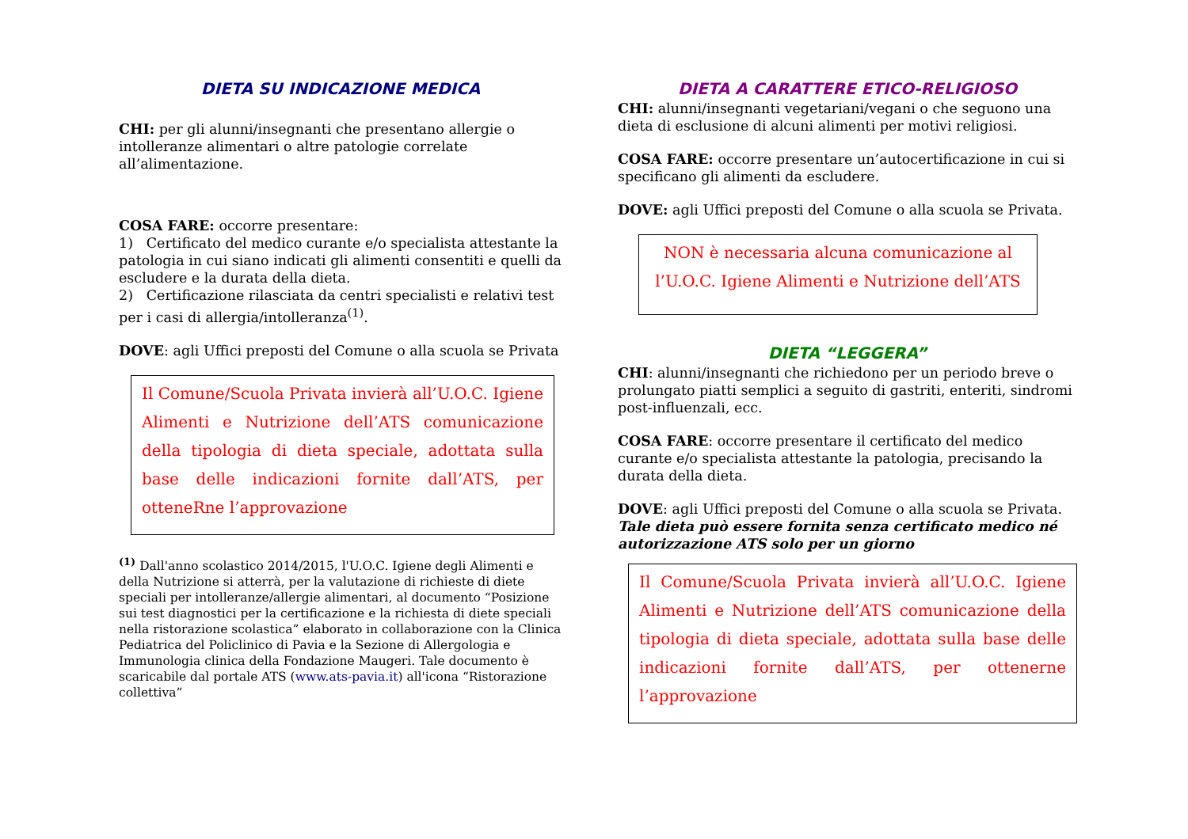DIETA SU INDICAZIONE MEDICA
CHI: per gli alunni/insegnanti che presentano allergie o intolleranze alimentari o altre patologie correlate all’alimentazione.
COSA FARE: occorre presentare:
1) Certificato del medico curante e/o specialista attestante la patologia in cui siano indicati gli alimenti consentiti e quelli da escludere e la durata della dieta.
2) Certificazione rilasciata da centri specialisti e relativi test per i casi di allergia/intolleranza<sup>(1)</sup>.
DOVE: agli Uffici preposti del Comune o alla scuola se Privata
Il Comune/Scuola Privata invierà all’U.O.C. Igiene Alimenti e Nutrizione dell’ATS comunicazione della tipologia di dieta speciale, adottata sulla base delle indicazioni fornite dall’ATS, per otteneRne l’approvazione
<sup>(1)</sup> Dall'anno scolastico 2014/2015, l'U.O.C. Igiene degli Alimenti e della Nutrizione si atterrà, per la valutazione di richieste di diete speciali per intolleranze/allergie alimentari, al documento “Posizione sui test diagnostici per la certificazione e la richiesta di diete speciali nella ristorazione scolastica” elaborato in collaborazione con la Clinica Pediatrica del Policlinico di Pavia e la Sezione di Allergologia e Immunologia clinica della Fondazione Maugeri. Tale documento è scaricabile dal portale ATS (www.ats-pavia.it) all'icona “Ristorazione collettiva”
DIETA A CARATTERE ETICO-RELIGIOSO
CHI: alunni/insegnanti vegetariani/vegani o che seguono una dieta di esclusione di alcuni alimenti per motivi religiosi.
COSA FARE: occorre presentare un’autocertificazione in cui si specificano gli alimenti da escludere.
DOVE: agli Uffici preposti del Comune o alla scuola se Privata.
NON è necessaria alcuna comunicazione al l’U.O.C. Igiene Alimenti e Nutrizione dell’ATS
DIETA “LEGGERA”
CHI: alunni/insegnanti che richiedono per un periodo breve o prolungato piatti semplici a seguito di gastriti, enteriti, sindromi post-influenzali, ecc.
COSA FARE: occorre presentare il certificato del medico curante e/o specialista attestante la patologia, precisando la durata della dieta.
DOVE: agli Uffici preposti del Comune o alla scuola se Privata.
Tale dieta può essere fornita senza certificato medico né autorizzazione ATS solo per un giorno
Il Comune/Scuola Privata invierà all’U.O.C. Igiene Alimenti e Nutrizione dell’ATS comunicazione della tipologia di dieta speciale, adottata sulla base delle indicazioni fornite dall’ATS, per ottenerne l’approvazione